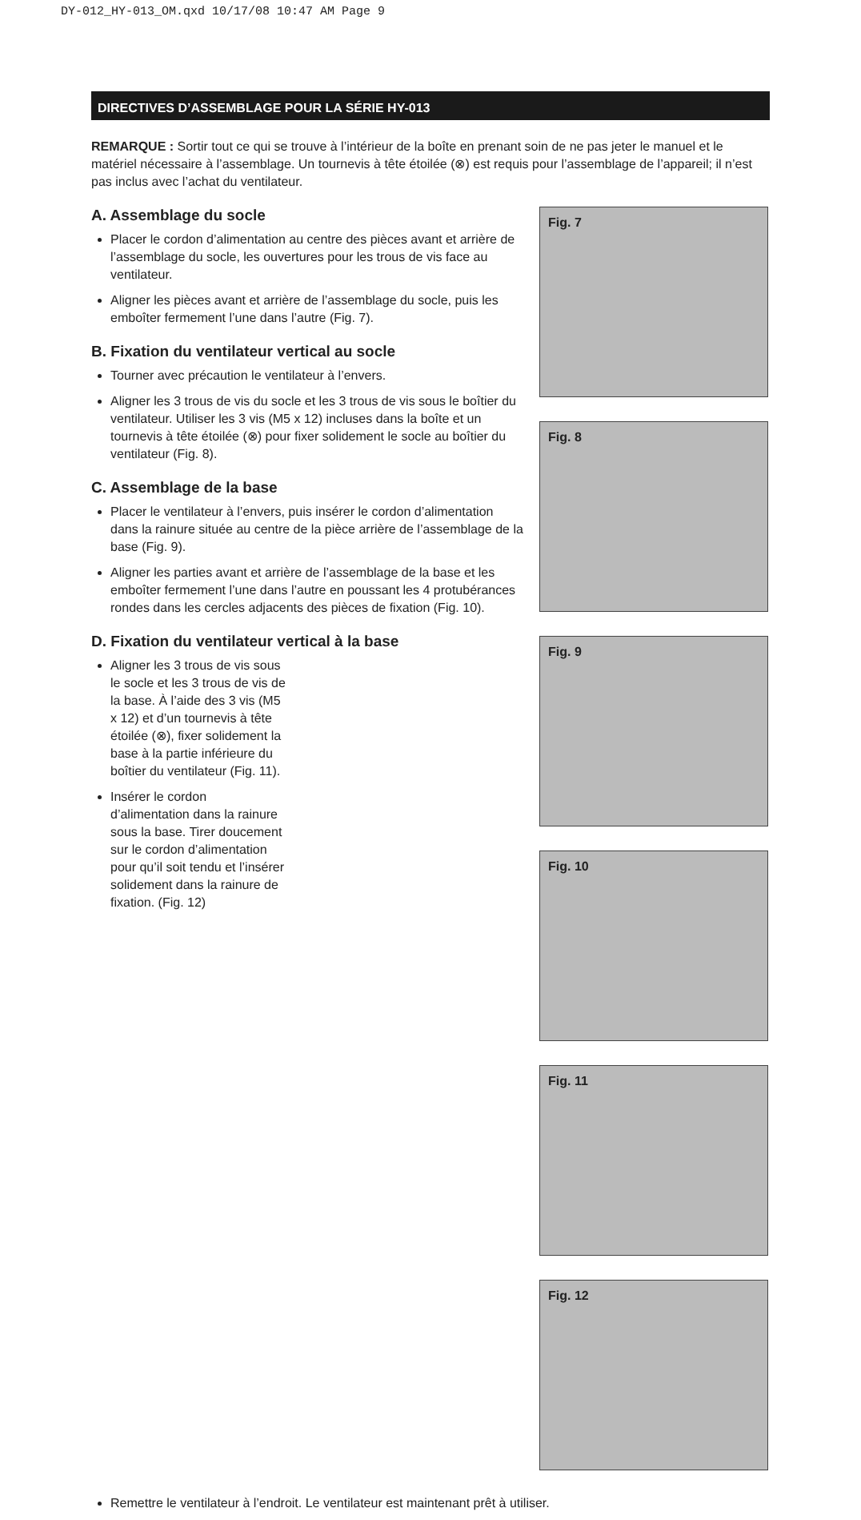DY-012_HY-013_OM.qxd 10/17/08 10:47 AM Page 9
DIRECTIVES D’ASSEMBLAGE POUR LA SÉRIE HY-013
REMARQUE : Sortir tout ce qui se trouve à l’intérieur de la boîte en prenant soin de ne pas jeter le manuel et le matériel nécessaire à l’assemblage. Un tournevis à tête étoilée (⊗) est requis pour l’assemblage de l’appareil; il n’est pas inclus avec l’achat du ventilateur.
A. Assemblage du socle
Placer le cordon d’alimentation au centre des pièces avant et arrière de l’assemblage du socle, les ouvertures pour les trous de vis face au ventilateur.
Aligner les pièces avant et arrière de l’assemblage du socle, puis les emboîter fermement l’une dans l’autre (Fig. 7).
B. Fixation du ventilateur vertical au socle
Tourner avec précaution le ventilateur à l’envers.
Aligner les 3 trous de vis du socle et les 3 trous de vis sous le boîtier du ventilateur. Utiliser les 3 vis (M5 x 12) incluses dans la boîte et un tournevis à tête étoilée (⊗) pour fixer solidement le socle au boîtier du ventilateur (Fig. 8).
C. Assemblage de la base
Placer le ventilateur à l’envers, puis insérer le cordon d’alimentation dans la rainure située au centre de la pièce arrière de l’assemblage de la base (Fig. 9).
Aligner les parties avant et arrière de l’assemblage de la base et les emboîter fermement l’une dans l’autre en poussant les 4 protubérances rondes dans les cercles adjacents des pièces de fixation (Fig. 10).
D. Fixation du ventilateur vertical à la base
Aligner les 3 trous de vis sous le socle et les 3 trous de vis de la base. À l’aide des 3 vis (M5 x 12) et d’un tournevis à tête étoilée (⊗), fixer solidement la base à la partie inférieure du boîtier du ventilateur (Fig. 11).
Insérer le cordon d’alimentation dans la rainure sous la base. Tirer doucement sur le cordon d’alimentation pour qu’il soit tendu et l’insérer solidement dans la rainure de fixation. (Fig. 12)
Fig. 7
Fig. 8
Fig. 9
Fig. 10
Fig. 11
Fig. 12
Remettre le ventilateur à l’endroit. Le ventilateur est maintenant prêt à utiliser.